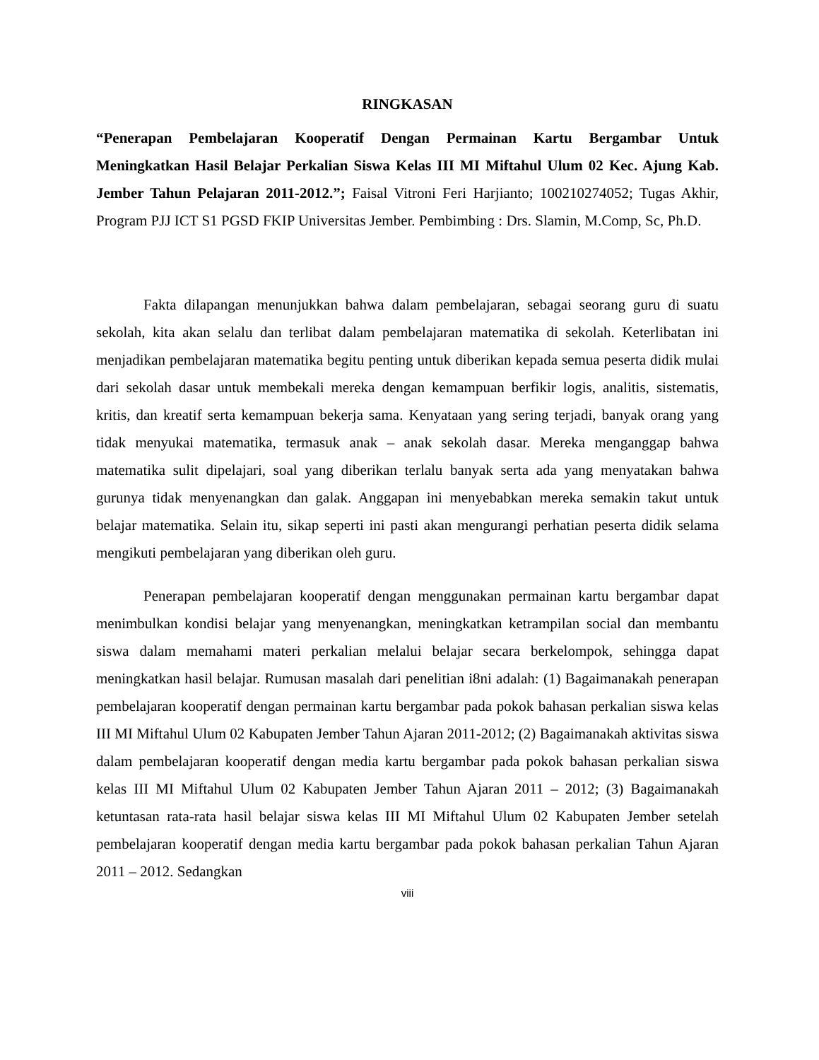RINGKASAN
“Penerapan Pembelajaran Kooperatif Dengan Permainan Kartu Bergambar Untuk Meningkatkan Hasil Belajar Perkalian Siswa Kelas III MI Miftahul Ulum 02 Kec. Ajung Kab. Jember Tahun Pelajaran 2011-2012.”; Faisal Vitroni Feri Harjianto; 100210274052; Tugas Akhir, Program PJJ ICT S1 PGSD FKIP Universitas Jember. Pembimbing : Drs. Slamin, M.Comp, Sc, Ph.D.
Fakta dilapangan menunjukkan bahwa dalam pembelajaran, sebagai seorang guru di suatu sekolah, kita akan selalu dan terlibat dalam pembelajaran matematika di sekolah. Keterlibatan ini menjadikan pembelajaran matematika begitu penting untuk diberikan kepada semua peserta didik mulai dari sekolah dasar untuk membekali mereka dengan kemampuan berfikir logis, analitis, sistematis, kritis, dan kreatif serta kemampuan bekerja sama. Kenyataan yang sering terjadi, banyak orang yang tidak menyukai matematika, termasuk anak – anak sekolah dasar. Mereka menganggap bahwa matematika sulit dipelajari, soal yang diberikan terlalu banyak serta ada yang menyatakan bahwa gurunya tidak menyenangkan dan galak. Anggapan ini menyebabkan mereka semakin takut untuk belajar matematika. Selain itu, sikap seperti ini pasti akan mengurangi perhatian peserta didik selama mengikuti pembelajaran yang diberikan oleh guru.
Penerapan pembelajaran kooperatif dengan menggunakan permainan kartu bergambar dapat menimbulkan kondisi belajar yang menyenangkan, meningkatkan ketrampilan social dan membantu siswa dalam memahami materi perkalian melalui belajar secara berkelompok, sehingga dapat meningkatkan hasil belajar. Rumusan masalah dari penelitian i8ni adalah: (1) Bagaimanakah penerapan pembelajaran kooperatif dengan permainan kartu bergambar pada pokok bahasan perkalian siswa kelas III MI Miftahul Ulum 02 Kabupaten Jember Tahun Ajaran 2011-2012; (2) Bagaimanakah aktivitas siswa dalam pembelajaran kooperatif dengan media kartu bergambar pada pokok bahasan perkalian siswa kelas III MI Miftahul Ulum 02 Kabupaten Jember Tahun Ajaran 2011 – 2012; (3) Bagaimanakah ketuntasan rata-rata hasil belajar siswa kelas III MI Miftahul Ulum 02 Kabupaten Jember setelah pembelajaran kooperatif dengan media kartu bergambar pada pokok bahasan perkalian Tahun Ajaran 2011 – 2012. Sedangkan
viii